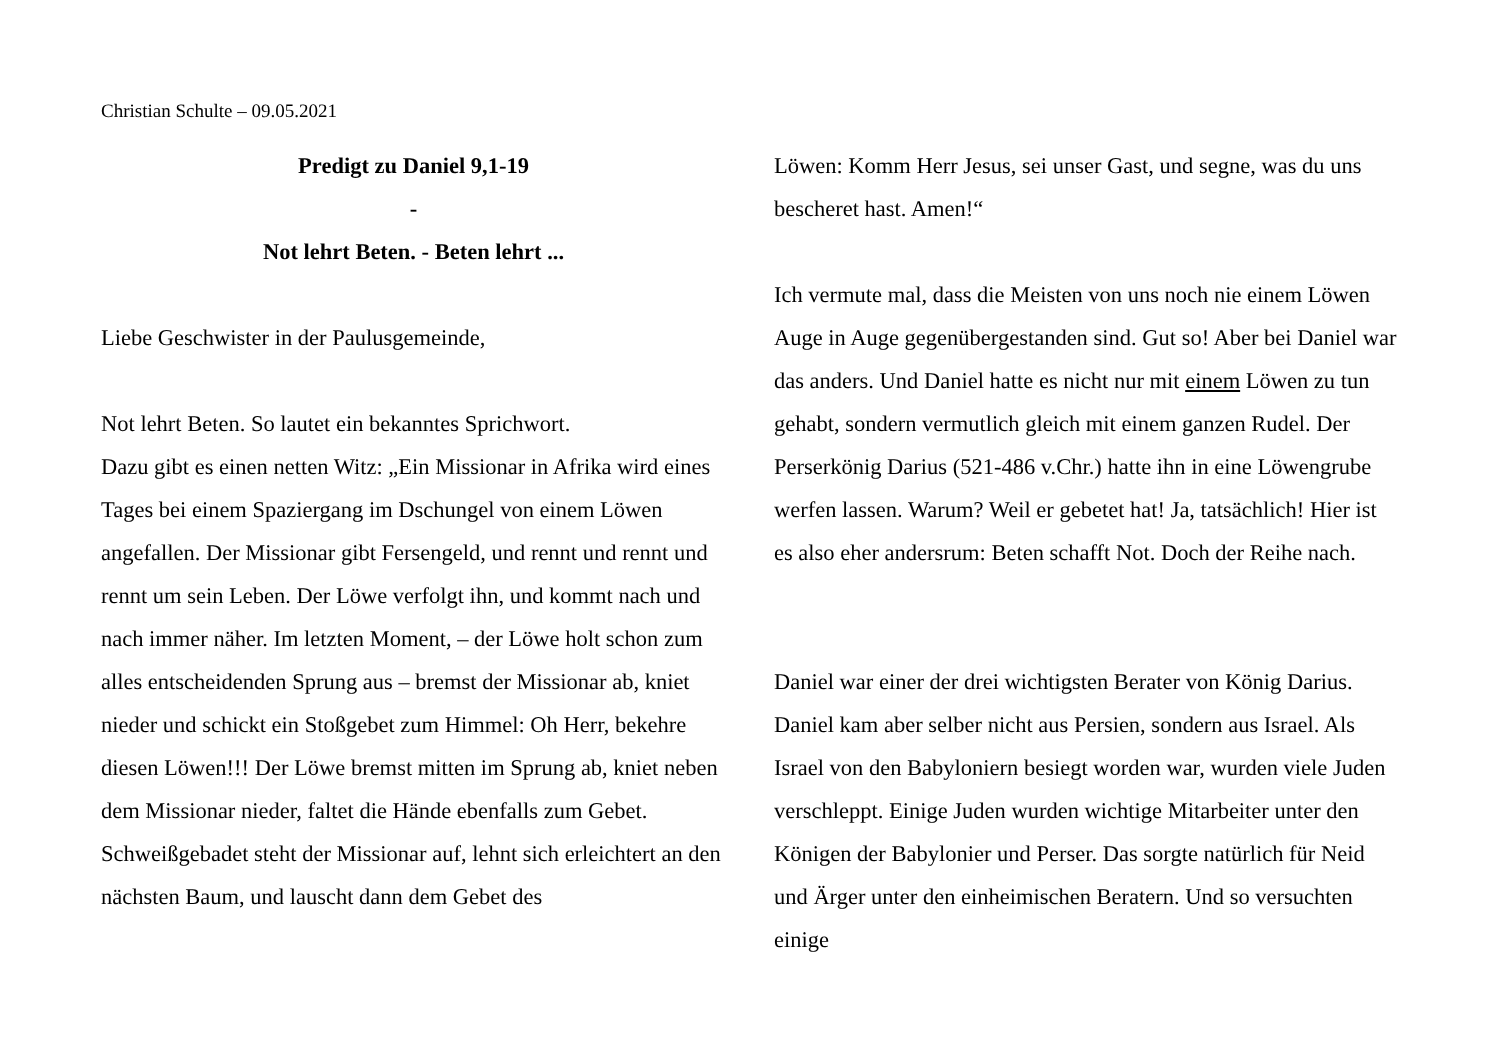Christian Schulte – 09.05.2021
Predigt zu Daniel 9,1-19
-
Not lehrt Beten. - Beten lehrt ...
Liebe Geschwister in der Paulusgemeinde,
Not lehrt Beten. So lautet ein bekanntes Sprichwort.
Dazu gibt es einen netten Witz: „Ein Missionar in Afrika wird eines Tages bei einem Spaziergang im Dschungel von einem Löwen angefallen. Der Missionar gibt Fersengeld, und rennt und rennt und rennt um sein Leben. Der Löwe verfolgt ihn, und kommt nach und nach immer näher. Im letzten Moment, – der Löwe holt schon zum alles entscheidenden Sprung aus – bremst der Missionar ab, kniet nieder und schickt ein Stoßgebet zum Himmel: Oh Herr, bekehre diesen Löwen!!! Der Löwe bremst mitten im Sprung ab, kniet neben dem Missionar nieder, faltet die Hände ebenfalls zum Gebet. Schweißgebadet steht der Missionar auf, lehnt sich erleichtert an den nächsten Baum, und lauscht dann dem Gebet des
Löwen: Komm Herr Jesus, sei unser Gast, und segne, was du uns bescheret hast. Amen!“
Ich vermute mal, dass die Meisten von uns noch nie einem Löwen Auge in Auge gegenübergestanden sind. Gut so! Aber bei Daniel war das anders. Und Daniel hatte es nicht nur mit einem Löwen zu tun gehabt, sondern vermutlich gleich mit einem ganzen Rudel. Der Perserkönig Darius (521-486 v.Chr.) hatte ihn in eine Löwengrube werfen lassen. Warum? Weil er gebetet hat! Ja, tatsächlich! Hier ist es also eher andersrum: Beten schafft Not. Doch der Reihe nach.
Daniel war einer der drei wichtigsten Berater von König Darius. Daniel kam aber selber nicht aus Persien, sondern aus Israel. Als Israel von den Babyloniern besiegt worden war, wurden viele Juden verschleppt. Einige Juden wurden wichtige Mitarbeiter unter den Königen der Babylonier und Perser. Das sorgte natürlich für Neid und Ärger unter den einheimischen Beratern. Und so versuchten einige